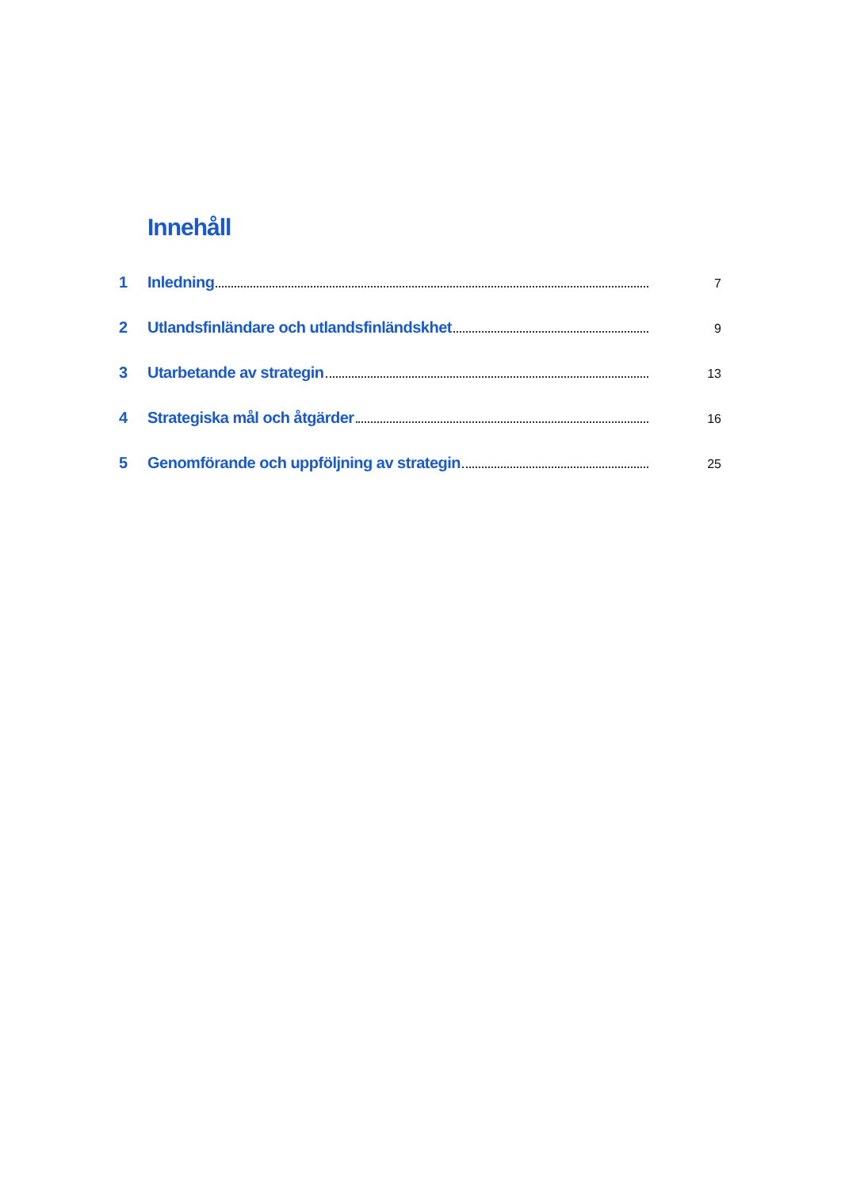Innehåll
1 Inledning 7
2 Utlandsfinländare och utlandsfinländskhet 9
3 Utarbetande av strategin 13
4 Strategiska mål och åtgärder 16
5 Genomförande och uppföljning av strategin 25